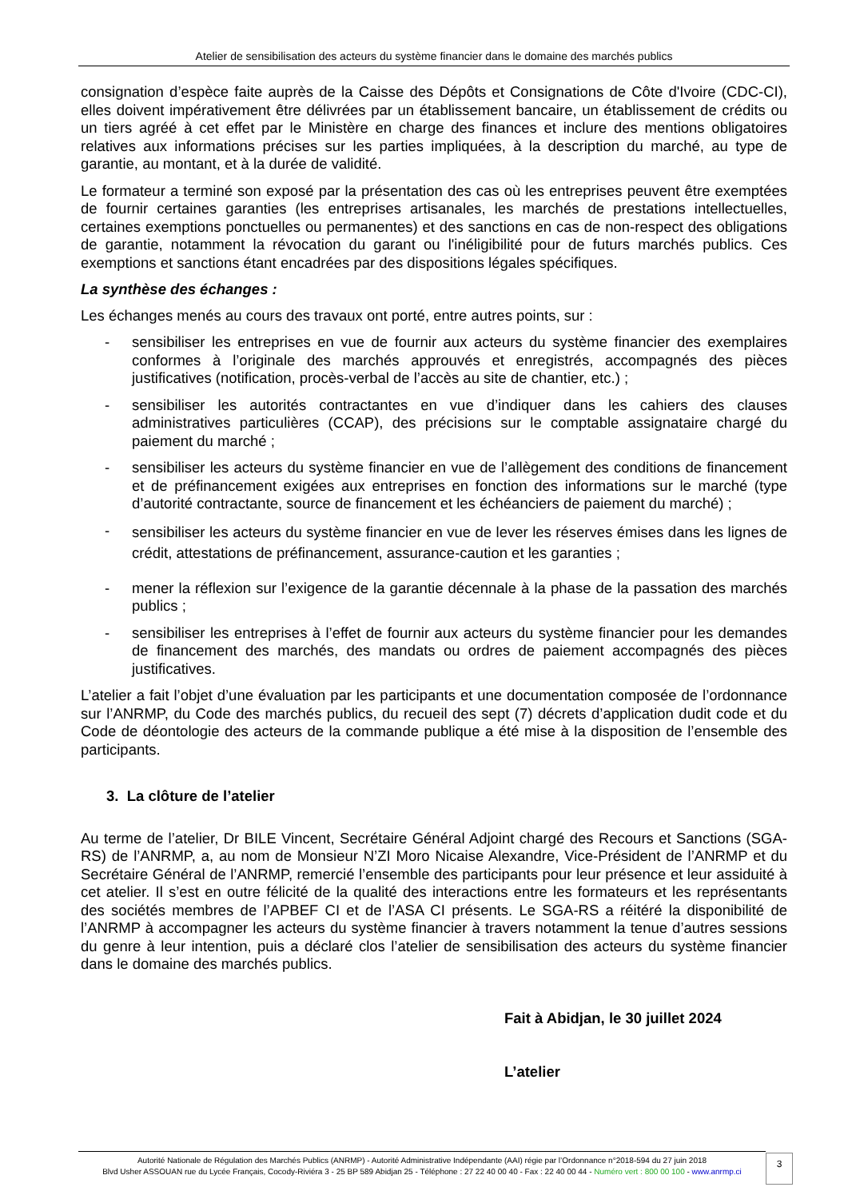Atelier de sensibilisation des acteurs du système financier dans le domaine des marchés publics
consignation d’espèce faite auprès de la Caisse des Dépôts et Consignations de Côte d'Ivoire (CDC-CI), elles doivent impérativement être délivrées par un établissement bancaire, un établissement de crédits ou un tiers agréé à cet effet par le Ministère en charge des finances et inclure des mentions obligatoires relatives aux informations précises sur les parties impliquées, à la description du marché, au type de garantie, au montant, et à la durée de validité.
Le formateur a terminé son exposé par la présentation des cas où les entreprises peuvent être exemptées de fournir certaines garanties (les entreprises artisanales, les marchés de prestations intellectuelles, certaines exemptions ponctuelles ou permanentes) et des sanctions en cas de non-respect des obligations de garantie, notamment la révocation du garant ou l'inéligibilité pour de futurs marchés publics. Ces exemptions et sanctions étant encadrées par des dispositions légales spécifiques.
La synthèse des échanges :
Les échanges menés au cours des travaux ont porté, entre autres points, sur :
- sensibiliser les entreprises en vue de fournir aux acteurs du système financier des exemplaires conformes à l’originale des marchés approuvés et enregistrés, accompagnés des pièces justificatives (notification, procès-verbal de l’accès au site de chantier, etc.) ;
- sensibiliser les autorités contractantes en vue d’indiquer dans les cahiers des clauses administratives particulières (CCAP), des précisions sur le comptable assignataire chargé du paiement du marché ;
- sensibiliser les acteurs du système financier en vue de l’allègement des conditions de financement et de préfinancement exigées aux entreprises en fonction des informations sur le marché (type d’autorité contractante, source de financement et les échéanciers de paiement du marché) ;
- sensibiliser les acteurs du système financier en vue de lever les réserves émises dans les lignes de crédit, attestations de préfinancement, assurance-caution et les garanties ;
- mener la réflexion sur l’exigence de la garantie décennale à la phase de la passation des marchés publics ;
- sensibiliser les entreprises à l’effet de fournir aux acteurs du système financier pour les demandes de financement des marchés, des mandats ou ordres de paiement accompagnés des pièces justificatives.
L’atelier a fait l’objet d’une évaluation par les participants et une documentation composée de l’ordonnance sur l’ANRMP, du Code des marchés publics, du recueil des sept (7) décrets d’application dudit code et du Code de déontologie des acteurs de la commande publique a été mise à la disposition de l’ensemble des participants.
3. La clôture de l’atelier
Au terme de l’atelier, Dr BILE Vincent, Secrétaire Général Adjoint chargé des Recours et Sanctions (SGA-RS) de l’ANRMP, a, au nom de Monsieur N’ZI Moro Nicaise Alexandre, Vice-Président de l’ANRMP et du Secrétaire Général de l’ANRMP, remercié l’ensemble des participants pour leur présence et leur assiduité à cet atelier. Il s’est en outre félicité de la qualité des interactions entre les formateurs et les représentants des sociétés membres de l’APBEF CI et de l’ASA CI présents. Le SGA-RS a réitéré la disponibilité de l’ANRMP à accompagner les acteurs du système financier à travers notamment la tenue d’autres sessions du genre à leur intention, puis a déclaré clos l’atelier de sensibilisation des acteurs du système financier dans le domaine des marchés publics.
Fait à Abidjan, le 30 juillet 2024
L’atelier
Autorité Nationale de Régulation des Marchés Publics (ANRMP) - Autorité Administrative Indépendante (AAI) régie par l’Ordonnance n°2018-594 du 27 juin 2018
Blvd Usher ASSOUAN rue du Lycée Français, Cocody-Riviéra 3 - 25 BP 589 Abidjan 25 - Téléphone : 27 22 40 00 40 - Fax : 22 40 00 44 - Numéro vert : 800 00 100 - www.anrmp.ci
3